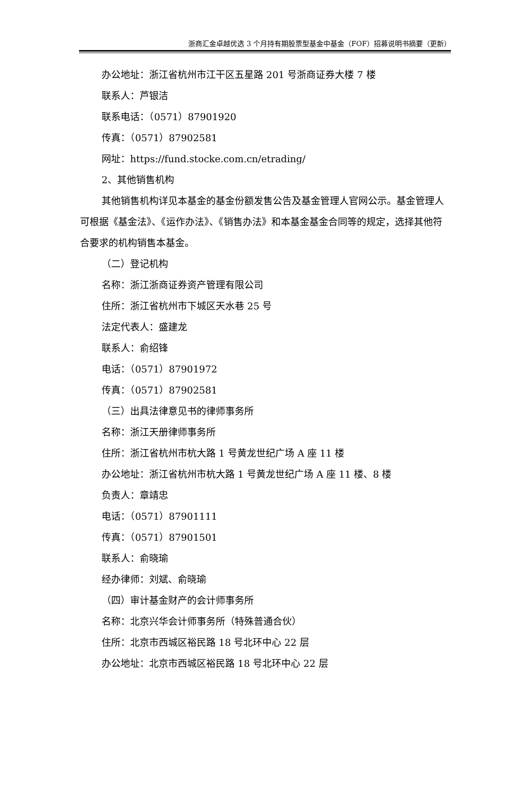浙商汇金卓越优选 3 个月持有期股票型基金中基金（FOF）招募说明书摘要（更新）
办公地址：浙江省杭州市江干区五星路 201 号浙商证券大楼 7 楼
联系人：芦银洁
联系电话：（0571）87901920
传真：（0571）87902581
网址：https://fund.stocke.com.cn/etrading/
2、其他销售机构
其他销售机构详见本基金的基金份额发售公告及基金管理人官网公示。基金管理人可根据《基金法》、《运作办法》、《销售办法》和本基金基金合同等的规定，选择其他符合要求的机构销售本基金。
（二）登记机构
名称：浙江浙商证券资产管理有限公司
住所：浙江省杭州市下城区天水巷 25 号
法定代表人：盛建龙
联系人：俞绍锋
电话：（0571）87901972
传真：（0571）87902581
（三）出具法律意见书的律师事务所
名称：浙江天册律师事务所
住所：浙江省杭州市杭大路 1 号黄龙世纪广场 A 座 11 楼
办公地址：浙江省杭州市杭大路 1 号黄龙世纪广场 A 座 11 楼、8 楼
负责人：章靖忠
电话：（0571）87901111
传真：（0571）87901501
联系人：俞晓瑜
经办律师：刘斌、俞晓瑜
（四）审计基金财产的会计师事务所
名称：北京兴华会计师事务所（特殊普通合伙）
住所：北京市西城区裕民路 18 号北环中心 22 层
办公地址：北京市西城区裕民路 18 号北环中心 22 层